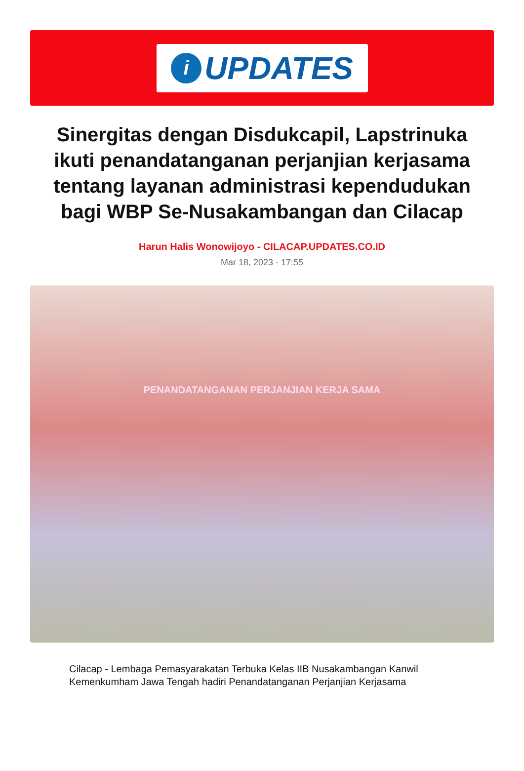i
UPDATES
Sinergitas dengan Disdukcapil, Lapstrinuka ikuti penandatanganan perjanjian kerjasama tentang layanan administrasi kependudukan bagi WBP Se-Nusakambangan dan Cilacap
Harun Halis Wonowijoyo - CILACAP.UPDATES.CO.ID
Mar 18, 2023 - 17:55
PENANDATANGANAN PERJANJIAN KERJA SAMA
Cilacap - Lembaga Pemasyarakatan Terbuka Kelas IIB Nusakambangan Kanwil Kemenkumham Jawa Tengah hadiri Penandatanganan Perjanjian Kerjasama